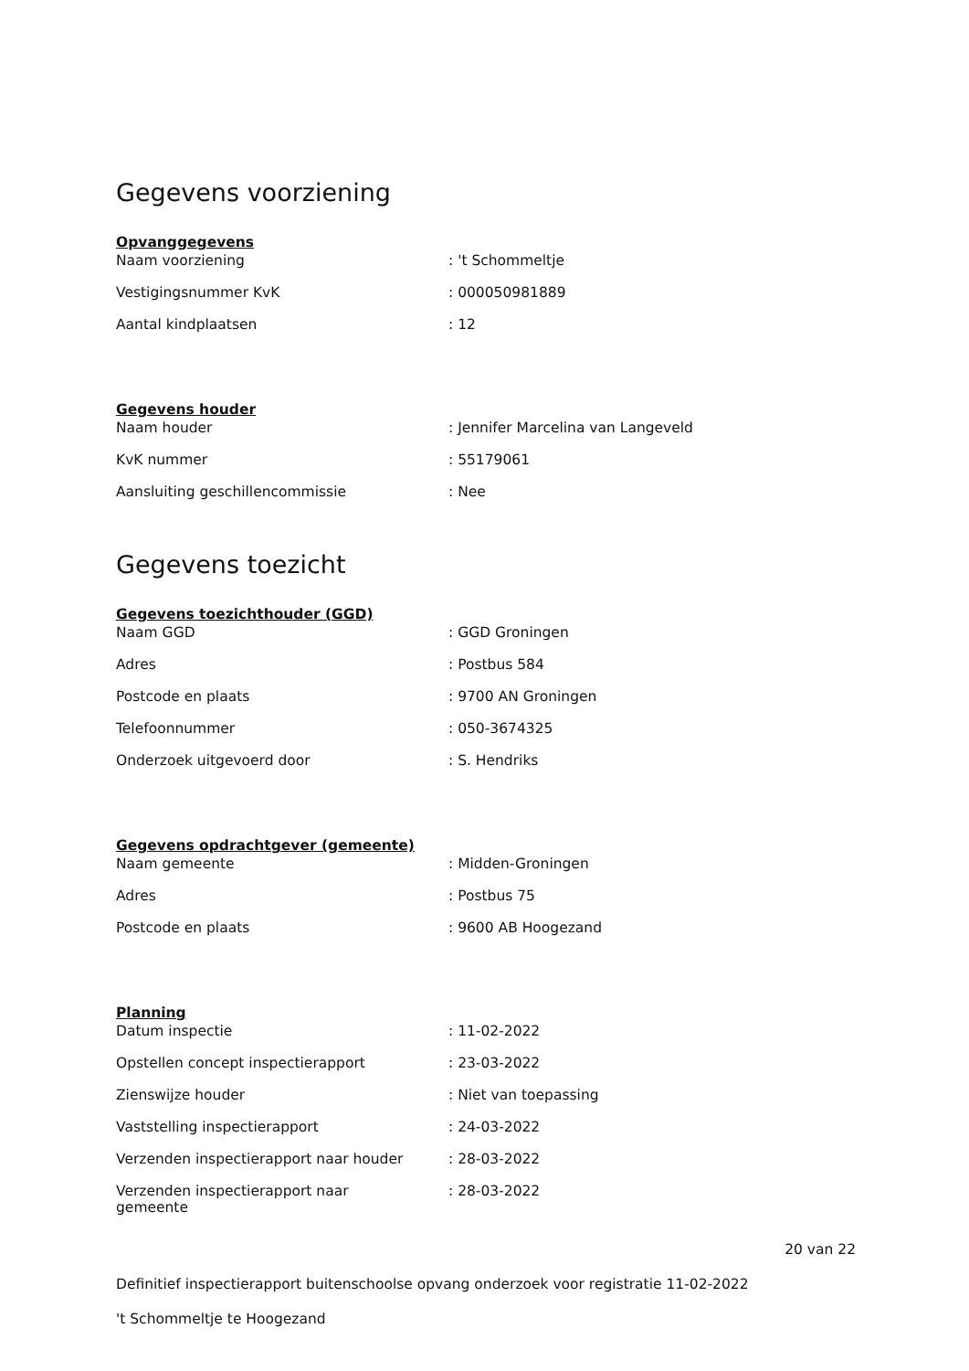Gegevens voorziening
Opvanggegevens
| Naam voorziening | : 't Schommeltje |
| Vestigingsnummer KvK | : 000050981889 |
| Aantal kindplaatsen | : 12 |
Gegevens houder
| Naam houder | : Jennifer Marcelina van Langeveld |
| KvK nummer | : 55179061 |
| Aansluiting geschillencommissie | : Nee |
Gegevens toezicht
Gegevens toezichthouder (GGD)
| Naam GGD | : GGD Groningen |
| Adres | : Postbus 584 |
| Postcode en plaats | : 9700 AN Groningen |
| Telefoonnummer | : 050-3674325 |
| Onderzoek uitgevoerd door | : S. Hendriks |
Gegevens opdrachtgever (gemeente)
| Naam gemeente | : Midden-Groningen |
| Adres | : Postbus 75 |
| Postcode en plaats | : 9600 AB Hoogezand |
Planning
| Datum inspectie | : 11-02-2022 |
| Opstellen concept inspectierapport | : 23-03-2022 |
| Zienswijze houder | : Niet van toepassing |
| Vaststelling inspectierapport | : 24-03-2022 |
| Verzenden inspectierapport naar houder | : 28-03-2022 |
| Verzenden inspectierapport naar gemeente | : 28-03-2022 |
20 van 22
Definitief inspectierapport buitenschoolse opvang onderzoek voor registratie 11-02-2022
't Schommeltje te Hoogezand